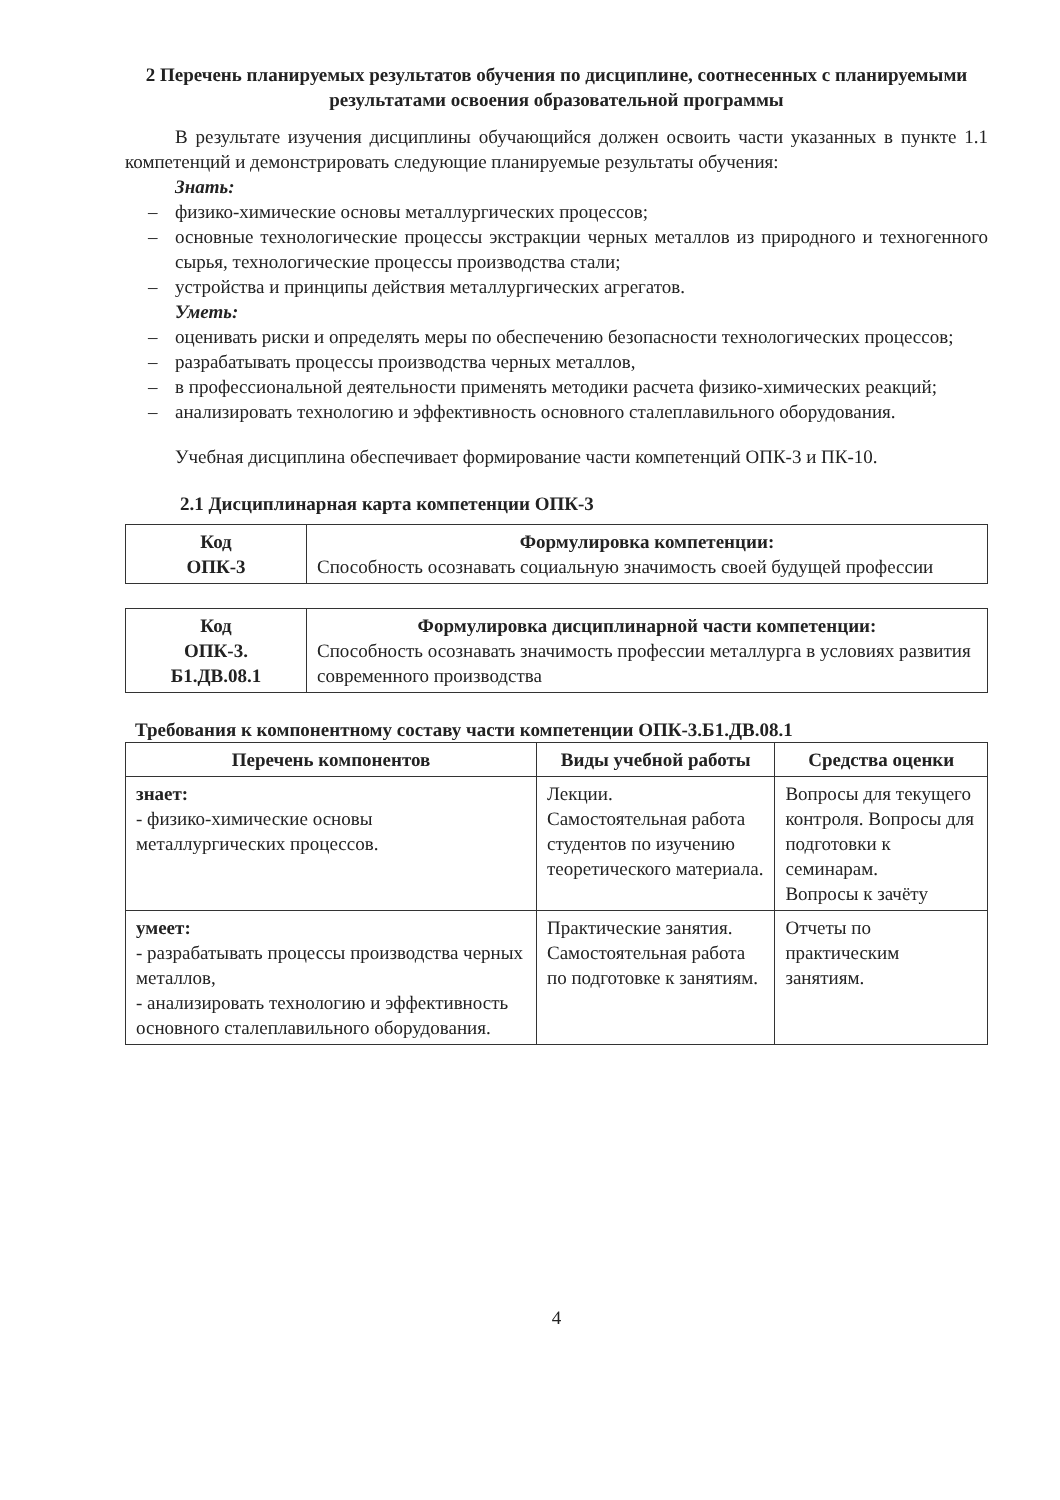2 Перечень планируемых результатов обучения по дисциплине, соотнесенных с планируемыми результатами освоения образовательной программы
В результате изучения дисциплины обучающийся должен освоить части указанных в пункте 1.1 компетенций и демонстрировать следующие планируемые результаты обучения:
Знать:
– физико-химические основы металлургических процессов;
– основные технологические процессы экстракции черных металлов из природного и техногенного сырья, технологические процессы производства стали;
– устройства и принципы действия металлургических агрегатов.
Уметь:
– оценивать риски и определять меры по обеспечению безопасности технологических процессов;
– разрабатывать процессы производства черных металлов,
– в профессиональной деятельности применять методики расчета физико-химических реакций;
– анализировать технологию и эффективность основного сталеплавильного оборудования.
Учебная дисциплина обеспечивает формирование части компетенций ОПК-3 и ПК-10.
2.1 Дисциплинарная карта компетенции ОПК-3
| Код ОПК-3 | Формулировка компетенции: Способность осознавать социальную значимость своей будущей профессии |
| Код ОПК-3. Б1.ДВ.08.1 | Формулировка дисциплинарной части компетенции: Способность осознавать значимость профессии металлурга в условиях развития современного производства |
Требования к компонентному составу части компетенции ОПК-3.Б1.ДВ.08.1
| Перечень компонентов | Виды учебной работы | Средства оценки |
| --- | --- | --- |
| знает: - физико-химические основы металлургических процессов. | Лекции. Самостоятельная работа студентов по изучению теоретического материала. | Вопросы для текущего контроля. Вопросы для подготовки к семинарам. Вопросы к зачёту |
| умеет: - разрабатывать процессы производства черных металлов, - анализировать технологию и эффективность основного сталеплавильного оборудования. | Практические занятия. Самостоятельная работа по подготовке к занятиям. | Отчеты по практическим занятиям. |
4